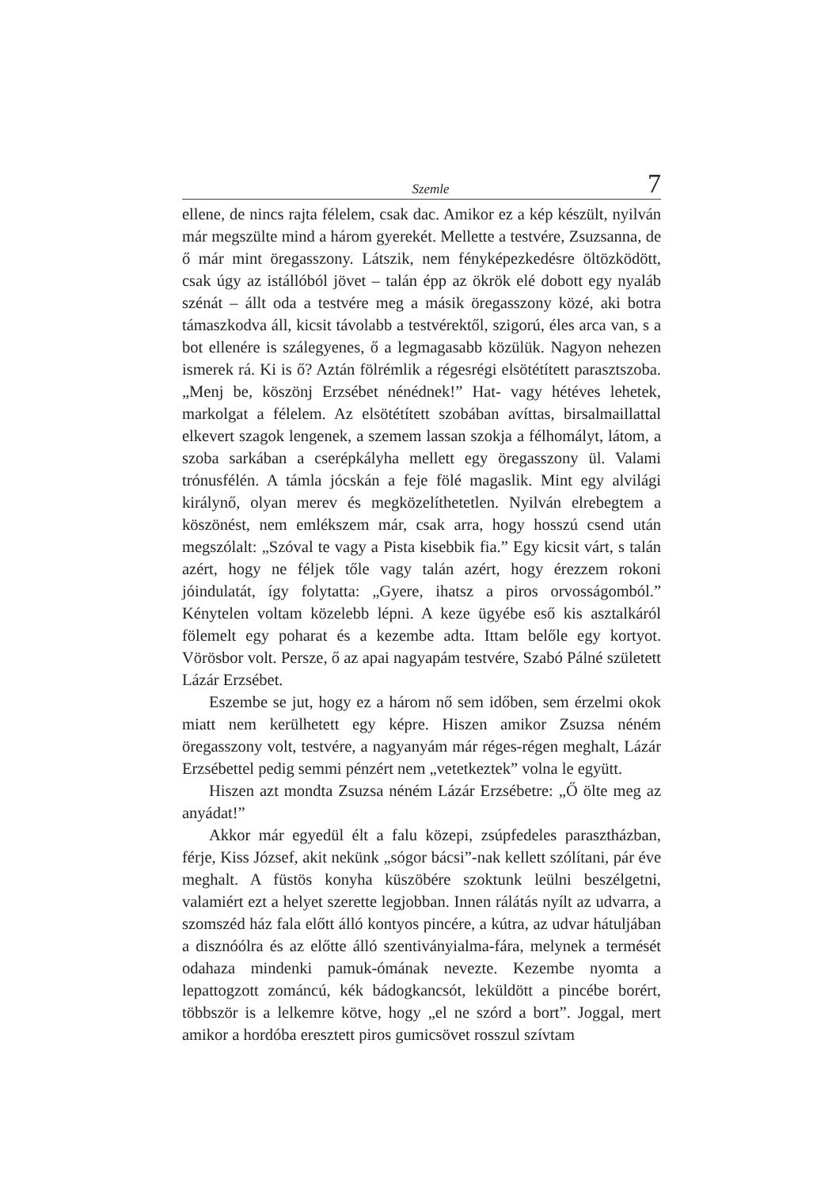Szemle 7
ellene, de nincs rajta félelem, csak dac. Amikor ez a kép készült, nyilván már megszülte mind a három gyerekét. Mellette a testvére, Zsuzsanna, de ő már mint öregasszony. Látszik, nem fényképezkedésre öltözködött, csak úgy az istállóból jövet – talán épp az ökrök elé dobott egy nyaláb szénát – állt oda a testvére meg a másik öregasszony közé, aki botra támaszkodva áll, kicsit távolabb a testvérektől, szigorú, éles arca van, s a bot ellenére is szálegyenes, ő a legmagasabb közülük. Nagyon nehezen ismerek rá. Ki is ő? Aztán fölrémlik a régesrégi elsötétített parasztszoba. „Menj be, köszönj Erzsébet nénédnek!” Hat- vagy hétéves lehetek, markolgat a félelem. Az elsötétített szobában avíttas, birsalmaillattal elkevert szagok lengenek, a szemem lassan szokja a félhomályt, látom, a szoba sarkában a cserépkályha mellett egy öregasszony ül. Valami trónusfélén. A támla jócskán a feje fölé magaslik. Mint egy alvilági királynő, olyan merev és megközelíthetetlen. Nyilván elrebegtem a köszönést, nem emlékszem már, csak arra, hogy hosszú csend után megszólalt: „Szóval te vagy a Pista kisebbik fia.” Egy kicsit várt, s talán azért, hogy ne féljek tőle vagy talán azért, hogy érezzem rokoni jóindulatát, így folytatta: „Gyere, ihatsz a piros orvosságomból.” Kénytelen voltam közelebb lépni. A keze ügyébe eső kis asztalkáról fölemelt egy poharat és a kezembe adta. Ittam belőle egy kortyot. Vörösbor volt. Persze, ő az apai nagyapám testvére, Szabó Pálné született Lázár Erzsébet.
Eszembe se jut, hogy ez a három nő sem időben, sem érzelmi okok miatt nem kerülhetett egy képre. Hiszen amikor Zsuzsa néném öregasszony volt, testvére, a nagyanyám már réges-régen meghalt, Lázár Erzsébettel pedig semmi pénzért nem „vetetkeztek” volna le együtt.
Hiszen azt mondta Zsuzsa néném Lázár Erzsébetre: „Ő ölte meg az anyádat!”
Akkor már egyedül élt a falu közepi, zsúpfedeles parasztházban, férje, Kiss József, akit nekünk „sógor bácsi”-nak kellett szólítani, pár éve meghalt. A füstös konyha küszöbére szoktunk leülni beszélgetni, valamiért ezt a helyet szerette legjobban. Innen rálátás nyílt az udvarra, a szomszéd ház fala előtt álló kontyos pincére, a kútra, az udvar hátuljában a disznóólra és az előtte álló szentiványialma-fára, melynek a termését odahaza mindenki pamuk-ómának nevezte. Kezembe nyomta a lepattogzott zománcú, kék bádogkancsót, leküldött a pincébe borért, többször is a lelkemre kötve, hogy „el ne szórd a bort”. Joggal, mert amikor a hordóba eresztett piros gumicsövet rosszul szívtam